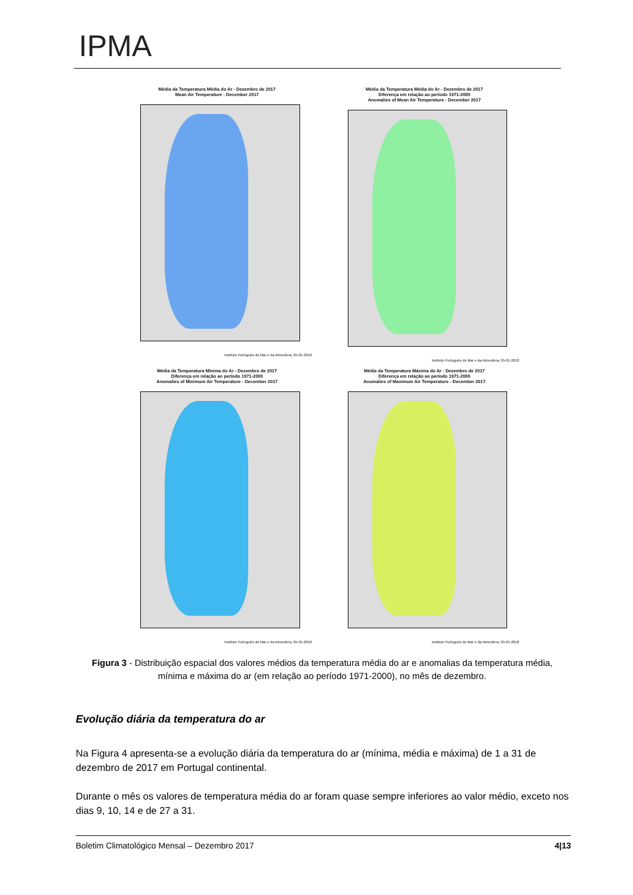IPMA
Média da Temperatura Média do Ar - Dezembro de 2017
Mean Air Temperature - December 2017
Instituto Português do Mar e da Atmosfera, 05-01-2018
Média da Temperatura Média do Ar - Dezembro de 2017
Diferença em relação ao período 1971-2000
Anomalies of Mean Air Temperature - December 2017
Instituto Português do Mar e da Atmosfera, 05-01-2018
Média da Temperatura Mínima do Ar - Dezembro de 2017
Diferença em relação ao período 1971-2000
Anomalies of Minimum Air Temperature - December 2017
Instituto Português do Mar e da Atmosfera, 05-01-2018
Média da Temperatura Máxima do Ar - Dezembro de 2017
Diferença em relação ao período 1971-2000
Anomalies of Maximum Air Temperature - December 2017
Instituto Português do Mar e da Atmosfera, 05-01-2018
Figura 3 - Distribuição espacial dos valores médios da temperatura média do ar e anomalias da temperatura média, mínima e máxima do ar (em relação ao período 1971-2000), no mês de dezembro.
Evolução diária da temperatura do ar
Na Figura 4 apresenta-se a evolução diária da temperatura do ar (mínima, média e máxima) de 1 a 31 de dezembro de 2017 em Portugal continental.
Durante o mês os valores de temperatura média do ar foram quase sempre inferiores ao valor médio, exceto nos dias 9, 10, 14 e de 27 a 31.
Boletim Climatológico Mensal – Dezembro 2017 4|13